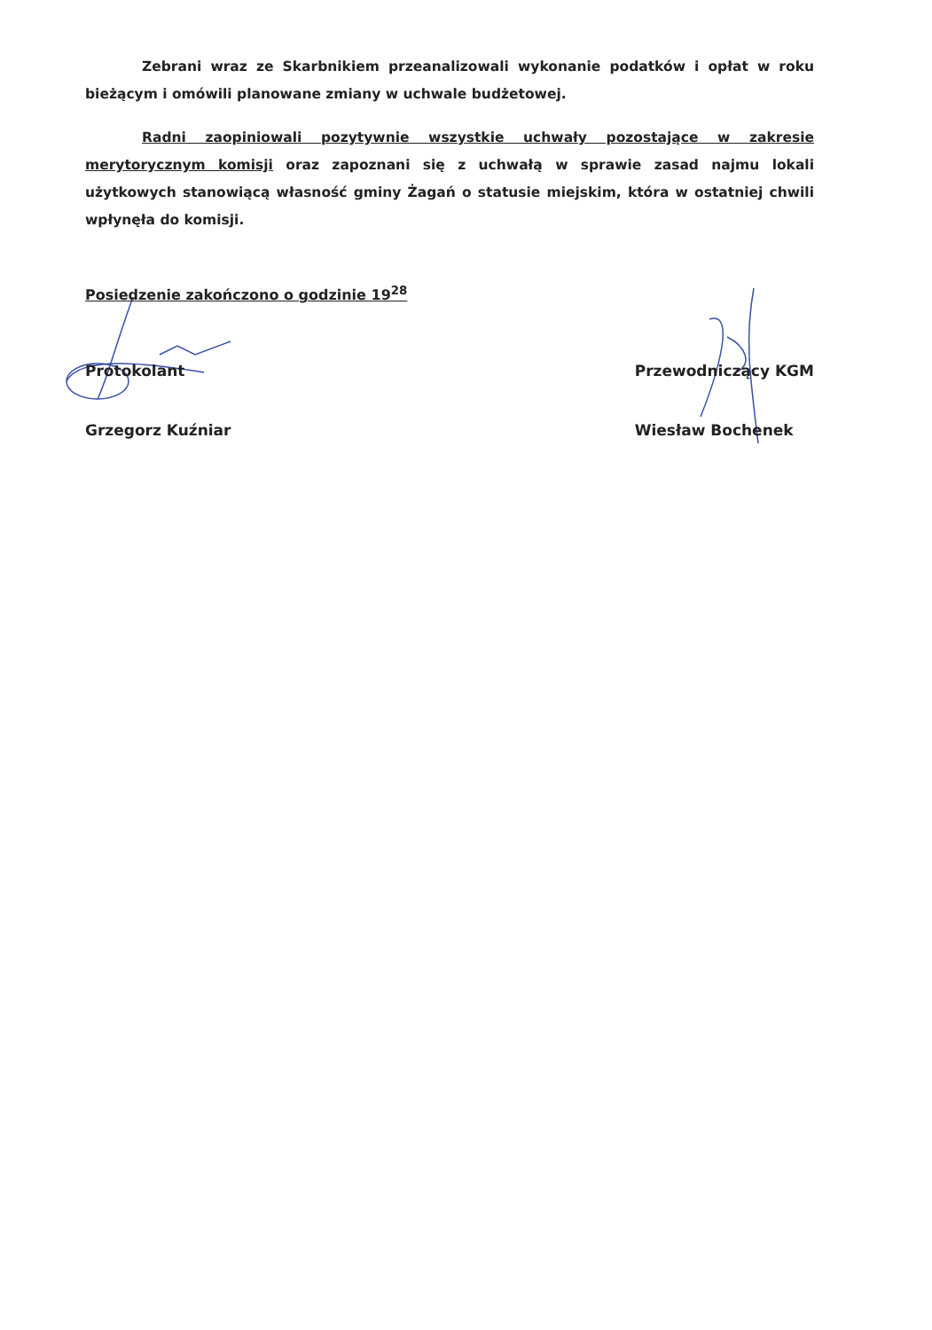Zebrani wraz ze Skarbnikiem przeanalizowali wykonanie podatków i opłat w roku bieżącym i omówili planowane zmiany w uchwale budżetowej.
Radni zaopiniowali pozytywnie wszystkie uchwały pozostające w zakresie merytorycznym komisji oraz zapoznani się z uchwałą w sprawie zasad najmu lokali użytkowych stanowiącą własność gminy Żagań o statusie miejskim, która w ostatniej chwili wpłynęła do komisji.
Posiedzenie zakończono o godzinie 19<sup>28</sup>
Protokolant
Grzegorz Kuźniar
Przewodniczący KGM
Wiesław Bochenek